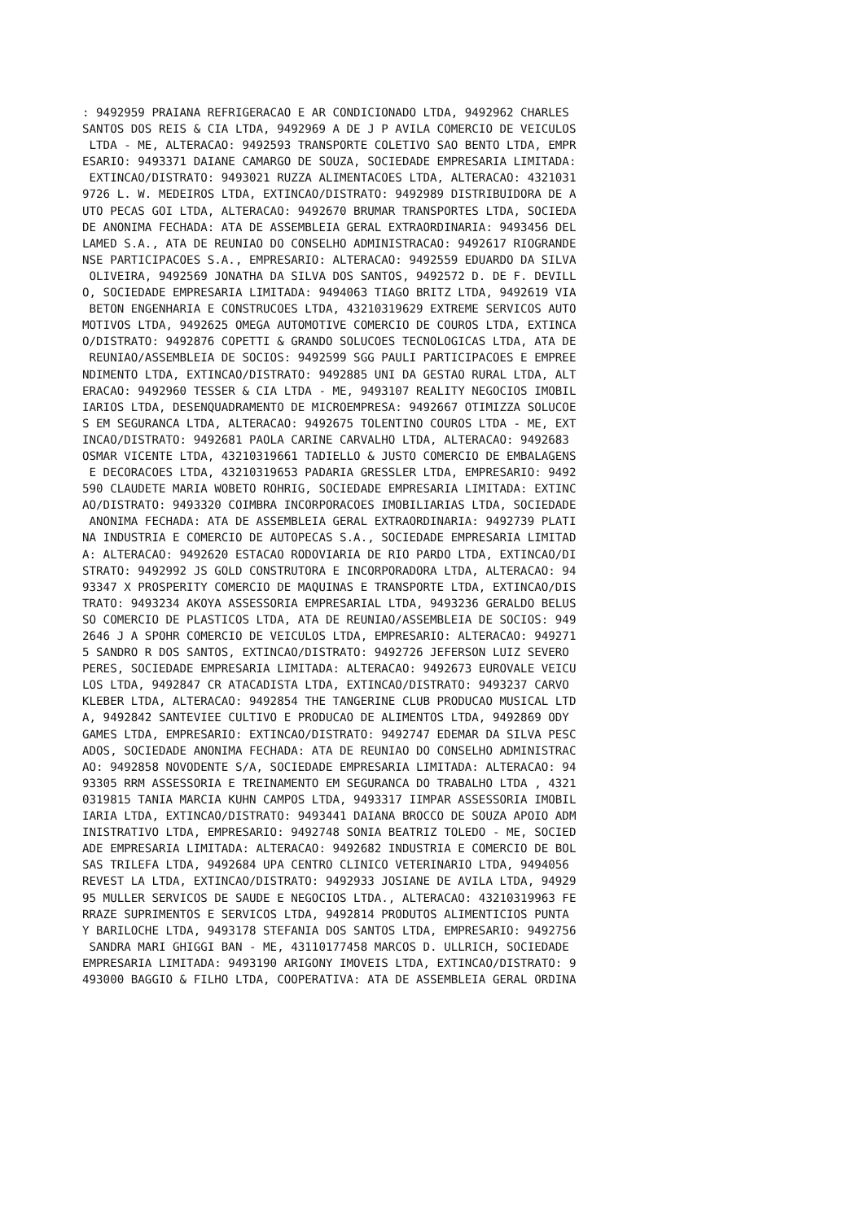: 9492959 PRAIANA REFRIGERACAO E AR CONDICIONADO LTDA, 9492962 CHARLES
SANTOS DOS REIS & CIA LTDA, 9492969 A DE J P AVILA COMERCIO DE VEICULOS
 LTDA - ME, ALTERACAO: 9492593 TRANSPORTE COLETIVO SAO BENTO LTDA, EMPR
ESARIO: 9493371 DAIANE CAMARGO DE SOUZA, SOCIEDADE EMPRESARIA LIMITADA:
 EXTINCAO/DISTRATO: 9493021 RUZZA ALIMENTACOES LTDA, ALTERACAO: 4321031
9726 L. W. MEDEIROS LTDA, EXTINCAO/DISTRATO: 9492989 DISTRIBUIDORA DE A
UTO PECAS GOI LTDA, ALTERACAO: 9492670 BRUMAR TRANSPORTES LTDA, SOCIEDA
DE ANONIMA FECHADA: ATA DE ASSEMBLEIA GERAL EXTRAORDINARIA: 9493456 DEL
LAMED S.A., ATA DE REUNIAO DO CONSELHO ADMINISTRACAO: 9492617 RIOGRANDE
NSE PARTICIPACOES S.A., EMPRESARIO: ALTERACAO: 9492559 EDUARDO DA SILVA
 OLIVEIRA, 9492569 JONATHA DA SILVA DOS SANTOS, 9492572 D. DE F. DEVILL
O, SOCIEDADE EMPRESARIA LIMITADA: 9494063 TIAGO BRITZ LTDA, 9492619 VIA
 BETON ENGENHARIA E CONSTRUCOES LTDA, 43210319629 EXTREME SERVICOS AUTO
MOTIVOS LTDA, 9492625 OMEGA AUTOMOTIVE COMERCIO DE COUROS LTDA, EXTINCA
O/DISTRATO: 9492876 COPETTI & GRANDO SOLUCOES TECNOLOGICAS LTDA, ATA DE
 REUNIAO/ASSEMBLEIA DE SOCIOS: 9492599 SGG PAULI PARTICIPACOES E EMPREE
NDIMENTO LTDA, EXTINCAO/DISTRATO: 9492885 UNI DA GESTAO RURAL LTDA, ALT
ERACAO: 9492960 TESSER & CIA LTDA - ME, 9493107 REALITY NEGOCIOS IMOBIL
IARIOS LTDA, DESENQUADRAMENTO DE MICROEMPRESA: 9492667 OTIMIZZA SOLUCOE
S EM SEGURANCA LTDA, ALTERACAO: 9492675 TOLENTINO COUROS LTDA - ME, EXT
INCAO/DISTRATO: 9492681 PAOLA CARINE CARVALHO LTDA, ALTERACAO: 9492683
OSMAR VICENTE LTDA, 43210319661 TADIELLO & JUSTO COMERCIO DE EMBALAGENS
 E DECORACOES LTDA, 43210319653 PADARIA GRESSLER LTDA, EMPRESARIO: 9492
590 CLAUDETE MARIA WOBETO ROHRIG, SOCIEDADE EMPRESARIA LIMITADA: EXTINC
AO/DISTRATO: 9493320 COIMBRA INCORPORACOES IMOBILIARIAS LTDA, SOCIEDADE
 ANONIMA FECHADA: ATA DE ASSEMBLEIA GERAL EXTRAORDINARIA: 9492739 PLATI
NA INDUSTRIA E COMERCIO DE AUTOPECAS S.A., SOCIEDADE EMPRESARIA LIMITAD
A: ALTERACAO: 9492620 ESTACAO RODOVIARIA DE RIO PARDO LTDA, EXTINCAO/DI
STRATO: 9492992 JS GOLD CONSTRUTORA E INCORPORADORA LTDA, ALTERACAO: 94
93347 X PROSPERITY COMERCIO DE MAQUINAS E TRANSPORTE LTDA, EXTINCAO/DIS
TRATO: 9493234 AKOYA ASSESSORIA EMPRESARIAL LTDA, 9493236 GERALDO BELUS
SO COMERCIO DE PLASTICOS LTDA, ATA DE REUNIAO/ASSEMBLEIA DE SOCIOS: 949
2646 J A SPOHR COMERCIO DE VEICULOS LTDA, EMPRESARIO: ALTERACAO: 949271
5 SANDRO R DOS SANTOS, EXTINCAO/DISTRATO: 9492726 JEFERSON LUIZ SEVERO
PERES, SOCIEDADE EMPRESARIA LIMITADA: ALTERACAO: 9492673 EUROVALE VEICU
LOS LTDA, 9492847 CR ATACADISTA LTDA, EXTINCAO/DISTRATO: 9493237 CARVO
KLEBER LTDA, ALTERACAO: 9492854 THE TANGERINE CLUB PRODUCAO MUSICAL LTD
A, 9492842 SANTEVIEE CULTIVO E PRODUCAO DE ALIMENTOS LTDA, 9492869 ODY
GAMES LTDA, EMPRESARIO: EXTINCAO/DISTRATO: 9492747 EDEMAR DA SILVA PESC
ADOS, SOCIEDADE ANONIMA FECHADA: ATA DE REUNIAO DO CONSELHO ADMINISTRAC
AO: 9492858 NOVODENTE S/A, SOCIEDADE EMPRESARIA LIMITADA: ALTERACAO: 94
93305 RRM ASSESSORIA E TREINAMENTO EM SEGURANCA DO TRABALHO LTDA , 4321
0319815 TANIA MARCIA KUHN CAMPOS LTDA, 9493317 IIMPAR ASSESSORIA IMOBIL
IARIA LTDA, EXTINCAO/DISTRATO: 9493441 DAIANA BROCCO DE SOUZA APOIO ADM
INISTRATIVO LTDA, EMPRESARIO: 9492748 SONIA BEATRIZ TOLEDO - ME, SOCIED
ADE EMPRESARIA LIMITADA: ALTERACAO: 9492682 INDUSTRIA E COMERCIO DE BOL
SAS TRILEFA LTDA, 9492684 UPA CENTRO CLINICO VETERINARIO LTDA, 9494056
REVEST LA LTDA, EXTINCAO/DISTRATO: 9492933 JOSIANE DE AVILA LTDA, 94929
95 MULLER SERVICOS DE SAUDE E NEGOCIOS LTDA., ALTERACAO: 43210319963 FE
RRAZE SUPRIMENTOS E SERVICOS LTDA, 9492814 PRODUTOS ALIMENTICIOS PUNTA
Y BARILOCHE LTDA, 9493178 STEFANIA DOS SANTOS LTDA, EMPRESARIO: 9492756
 SANDRA MARI GHIGGI BAN - ME, 43110177458 MARCOS D. ULLRICH, SOCIEDADE
EMPRESARIA LIMITADA: 9493190 ARIGONY IMOVEIS LTDA, EXTINCAO/DISTRATO: 9
493000 BAGGIO & FILHO LTDA, COOPERATIVA: ATA DE ASSEMBLEIA GERAL ORDINA